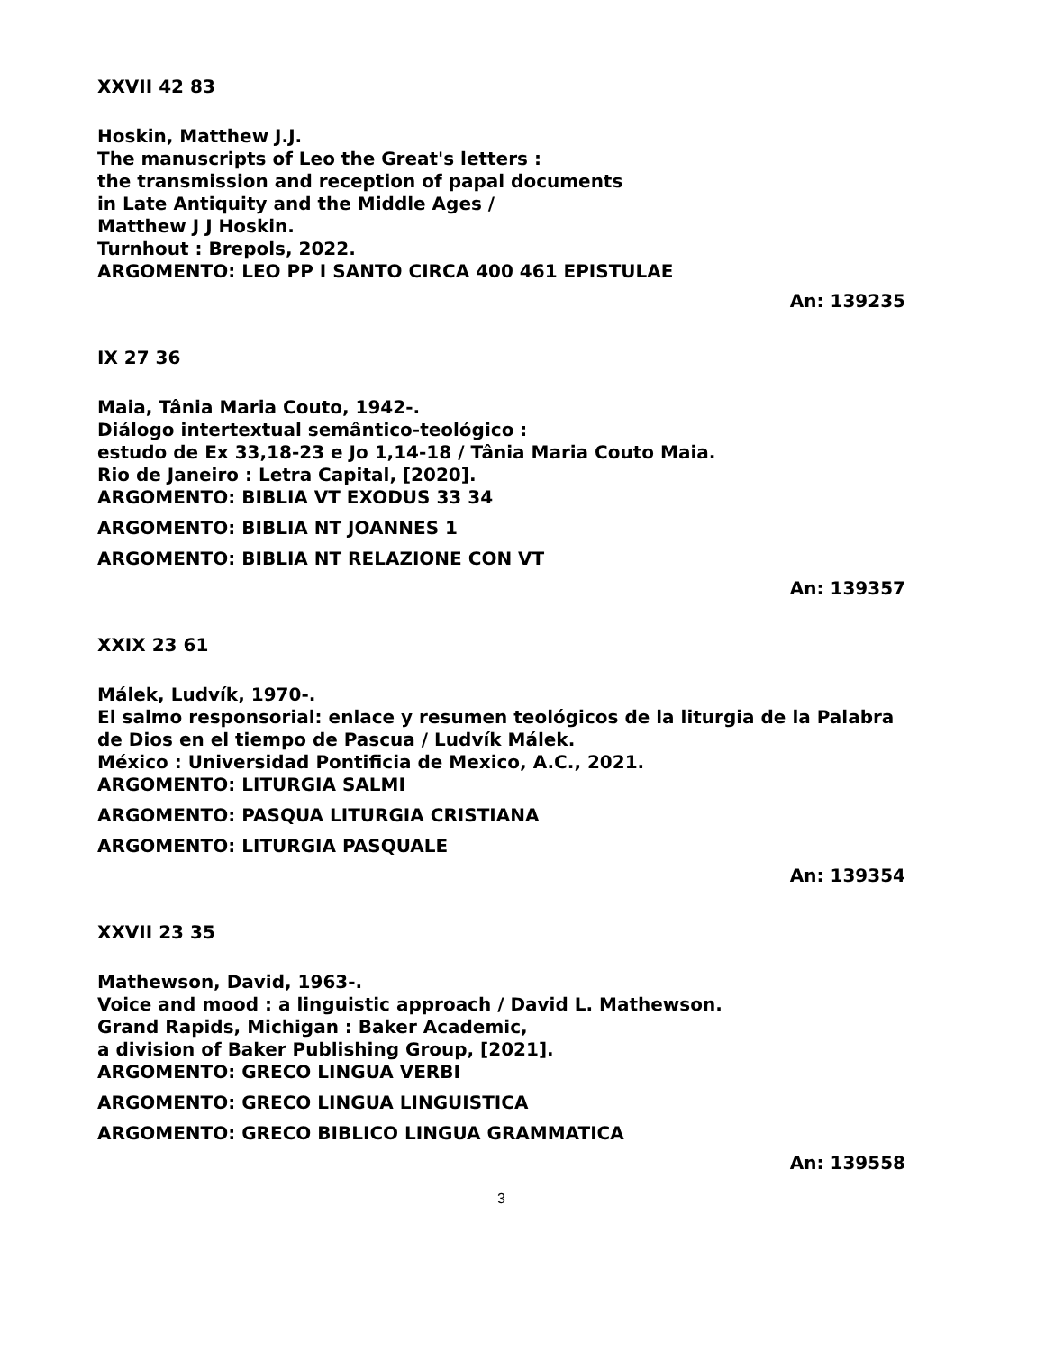XXVII 42 83
Hoskin, Matthew J.J.
The manuscripts of Leo the Great's letters :
the transmission and reception of papal documents
in Late Antiquity and the Middle Ages /
Matthew J J Hoskin.
Turnhout : Brepols, 2022.
ARGOMENTO: LEO PP I SANTO CIRCA 400 461 EPISTULAE
An: 139235
IX 27 36
Maia, Tânia Maria Couto, 1942-.
Diálogo intertextual semântico-teológico :
estudo de Ex 33,18-23 e Jo 1,14-18 / Tânia Maria Couto Maia.
Rio de Janeiro : Letra Capital, [2020].
ARGOMENTO: BIBLIA VT EXODUS 33 34
ARGOMENTO: BIBLIA NT JOANNES 1
ARGOMENTO: BIBLIA NT RELAZIONE CON VT
An: 139357
XXIX 23 61
Málek, Ludvík, 1970-.
El salmo responsorial: enlace y resumen teológicos de la liturgia de la Palabra
de Dios en el tiempo de Pascua / Ludvík Málek.
México : Universidad Pontificia de Mexico, A.C., 2021.
ARGOMENTO: LITURGIA SALMI
ARGOMENTO: PASQUA LITURGIA CRISTIANA
ARGOMENTO: LITURGIA PASQUALE
An: 139354
XXVII 23 35
Mathewson, David, 1963-.
Voice and mood : a linguistic approach / David L. Mathewson.
Grand Rapids, Michigan : Baker Academic,
a division of Baker Publishing Group, [2021].
ARGOMENTO: GRECO LINGUA VERBI
ARGOMENTO: GRECO LINGUA LINGUISTICA
ARGOMENTO: GRECO BIBLICO LINGUA GRAMMATICA
An: 139558
3